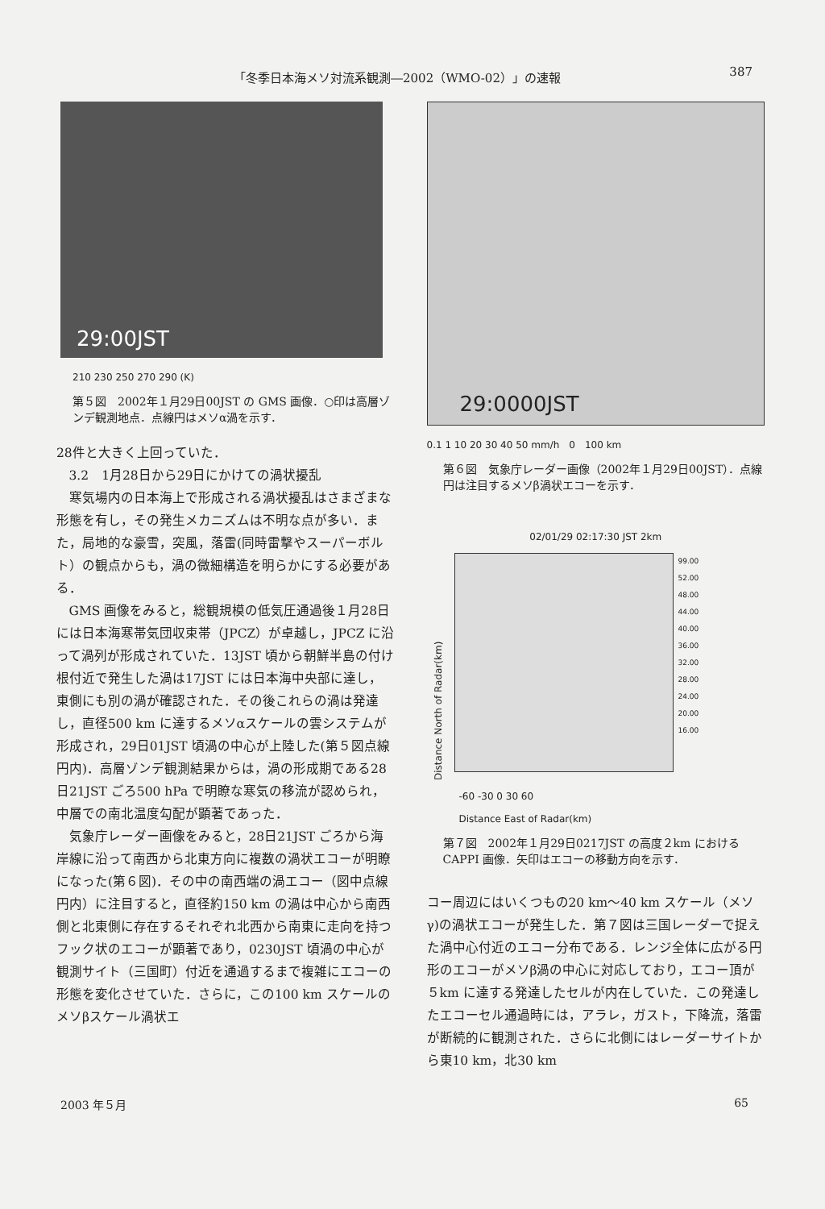「冬季日本海メソ対流系観測―2002（WMO-02）」の速報 387
29:00JST
210 230 250 270 290 (K)
第５図　2002年１月29日00JST の GMS 画像．○印は高層ゾンデ観測地点．点線円はメソα渦を示す．
28件と大きく上回っていた．
3.2　1月28日から29日にかけての渦状擾乱
寒気場内の日本海上で形成される渦状擾乱はさまざまな形態を有し，その発生メカニズムは不明な点が多い．また，局地的な豪雪，突風，落雷(同時雷撃やスーパーボルト）の観点からも，渦の微細構造を明らかにする必要がある．
GMS 画像をみると，総観規模の低気圧通過後１月28日には日本海寒帯気団収束帯（JPCZ）が卓越し，JPCZ に沿って渦列が形成されていた．13JST 頃から朝鮮半島の付け根付近で発生した渦は17JST には日本海中央部に達し，東側にも別の渦が確認された．その後これらの渦は発達し，直径500 km に達するメソαスケールの雲システムが形成され，29日01JST 頃渦の中心が上陸した(第５図点線円内)．高層ゾンデ観測結果からは，渦の形成期である28日21JST ごろ500 hPa で明瞭な寒気の移流が認められ，中層での南北温度勾配が顕著であった．
気象庁レーダー画像をみると，28日21JST ごろから海岸線に沿って南西から北東方向に複数の渦状エコーが明瞭になった(第６図)．その中の南西端の渦エコー（図中点線円内）に注目すると，直径約150 km の渦は中心から南西側と北東側に存在するそれぞれ北西から南東に走向を持つフック状のエコーが顕著であり，0230JST 頃渦の中心が観測サイト（三国町）付近を通過するまで複雑にエコーの形態を変化させていた．さらに，この100 km スケールのメソβスケール渦状エ
29:0000JST
0.1 1 10 20 30 40 50 mm/h　0　100 km
第６図　気象庁レーダー画像（2002年１月29日00JST）．点線円は注目するメソβ渦状エコーを示す．
02/01/29 02:17:30 JST 2km
Distance North of Radar(km)
99.00
52.00
48.00
44.00
40.00
36.00
32.00
28.00
24.00
20.00
16.00
-60 -30 0 30 60
Distance East of Radar(km)
第７図　2002年１月29日0217JST の高度２km における CAPPI 画像．矢印はエコーの移動方向を示す．
コー周辺にはいくつもの20 km～40 km スケール（メソγ)の渦状エコーが発生した．第７図は三国レーダーで捉えた渦中心付近のエコー分布である．レンジ全体に広がる円形のエコーがメソβ渦の中心に対応しており，エコー頂が５km に達する発達したセルが内在していた．この発達したエコーセル通過時には，アラレ，ガスト，下降流，落雷が断続的に観測された．さらに北側にはレーダーサイトから東10 km，北30 km
2003 年５月 65